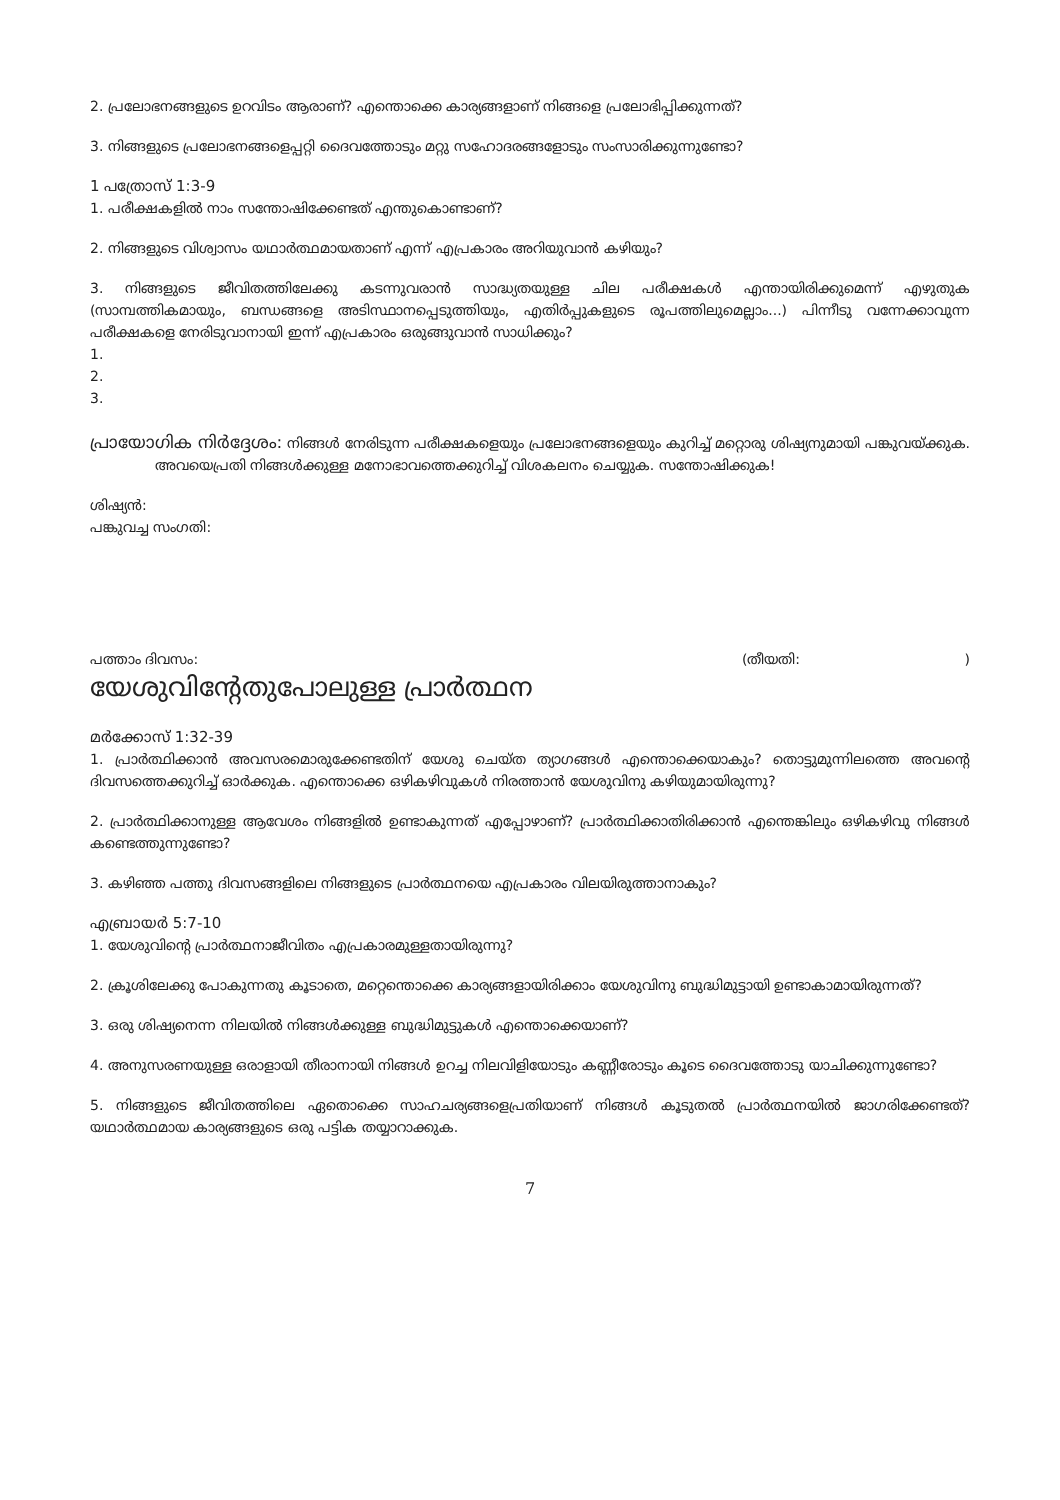2. പ്രലോഭനങ്ങളുടെ ഉറവിടം ആരാണ്? എന്തൊക്കെ കാര്യങ്ങളാണ് നിങ്ങളെ പ്രലോഭിപ്പിക്കുന്നത്?
3. നിങ്ങളുടെ പ്രലോഭനങ്ങളെപ്പറ്റി ദൈവത്തോടും മറ്റു സഹോദരങ്ങളോടും സംസാരിക്കുന്നുണ്ടോ?
1 പത്രോസ് 1:3-9
1. പരീക്ഷകളിൽ നാം സന്തോഷിക്കേണ്ടത് എന്തുകൊണ്ടാണ്?
2. നിങ്ങളുടെ വിശ്വാസം യഥാർത്ഥമായതാണ് എന്ന് എപ്രകാരം അറിയുവാൻ കഴിയും?
3. നിങ്ങളുടെ ജീവിതത്തിലേക്കു കടന്നുവരാൻ സാദ്ധ്യതയുള്ള ചില പരീക്ഷകൾ എന്തായിരിക്കുമെന്ന് എഴുതുക (സാമ്പത്തികമായും, ബന്ധങ്ങളെ അടിസ്ഥാനപ്പെടുത്തിയും, എതിർപ്പുകളുടെ രൂപത്തിലുമെല്ലാം...) പിന്നീടു വന്നേക്കാവുന്ന പരീക്ഷകളെ നേരിടുവാനായി ഇന്ന് എപ്രകാരം ഒരുങ്ങുവാൻ സാധിക്കും?
1.
2.
3.
പ്രായോഗിക നിർദ്ദേശം: നിങ്ങൾ നേരിടുന്ന പരീക്ഷകളെയും പ്രലോഭനങ്ങളെയും കുറിച്ച് മറ്റൊരു ശിഷ്യനുമായി പങ്കുവയ്ക്കുക. അവയെപ്രതി നിങ്ങൾക്കുള്ള മനോഭാവത്തെക്കുറിച്ച് വിശകലനം ചെയ്യുക. സന്തോഷിക്കുക!
ശിഷ്യൻ:
പങ്കുവച്ച സംഗതി:
പത്താം ദിവസം: (തീയതി: )
യേശുവിന്റേതുപോലുള്ള പ്രാർത്ഥന
മർക്കോസ് 1:32-39
1. പ്രാർത്ഥിക്കാൻ അവസരമൊരുക്കേണ്ടതിന് യേശു ചെയ്ത ത്യാഗങ്ങൾ എന്തൊക്കെയാകും? തൊട്ടുമുന്നിലത്തെ അവന്റെ ദിവസത്തെക്കുറിച്ച് ഓർക്കുക. എന്തൊക്കെ ഒഴികഴിവുകൾ നിരത്താൻ യേശുവിനു കഴിയുമായിരുന്നു?
2. പ്രാർത്ഥിക്കാനുള്ള ആവേശം നിങ്ങളിൽ ഉണ്ടാകുന്നത് എപ്പോഴാണ്? പ്രാർത്ഥിക്കാതിരിക്കാൻ എന്തെങ്കിലും ഒഴികഴിവു നിങ്ങൾ കണ്ടെത്തുന്നുണ്ടോ?
3. കഴിഞ്ഞ പത്തു ദിവസങ്ങളിലെ നിങ്ങളുടെ പ്രാർത്ഥനയെ എപ്രകാരം വിലയിരുത്താനാകും?
എബ്രായർ 5:7-10
1. യേശുവിന്റെ പ്രാർത്ഥനാജീവിതം എപ്രകാരമുള്ളതായിരുന്നു?
2. ക്രൂശിലേക്കു പോകുന്നതു കൂടാതെ, മറ്റെന്തൊക്കെ കാര്യങ്ങളായിരിക്കാം യേശുവിനു ബുദ്ധിമുട്ടായി ഉണ്ടാകാമായിരുന്നത്?
3. ഒരു ശിഷ്യനെന്ന നിലയിൽ നിങ്ങൾക്കുള്ള ബുദ്ധിമുട്ടുകൾ എന്തൊക്കെയാണ്?
4. അനുസരണയുള്ള ഒരാളായി തീരാനായി നിങ്ങൾ ഉറച്ച നിലവിളിയോടും കണ്ണീരോടും കൂടെ ദൈവത്തോടു യാചിക്കുന്നുണ്ടോ?
5. നിങ്ങളുടെ ജീവിതത്തിലെ ഏതൊക്കെ സാഹചര്യങ്ങളെപ്രതിയാണ് നിങ്ങൾ കൂടുതൽ പ്രാർത്ഥനയിൽ ജാഗരിക്കേണ്ടത്? യഥാർത്ഥമായ കാര്യങ്ങളുടെ ഒരു പട്ടിക തയ്യാറാക്കുക.
7